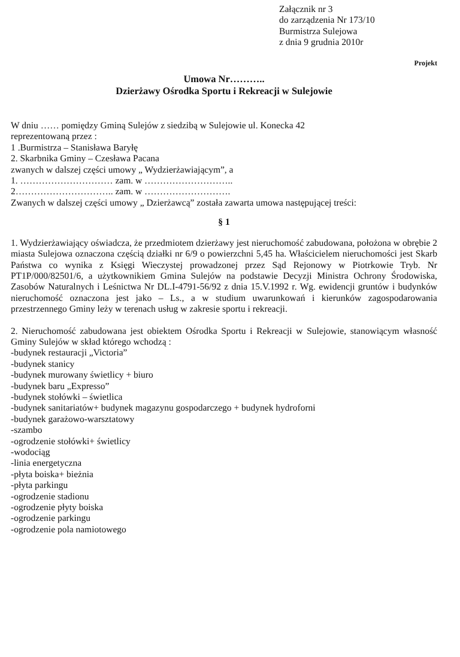Załącznik nr 3
do zarządzenia Nr 173/10
Burmistrza Sulejowa
z dnia 9 grudnia 2010r
Projekt
Umowa Nr………..
Dzierżawy Ośrodka Sportu i Rekreacji w Sulejowie
W dniu …… pomiędzy Gminą Sulejów z siedzibą w Sulejowie ul. Konecka 42
reprezentowaną przez :
1 .Burmistrza – Stanisława Baryłę
2. Skarbnika Gminy – Czesława Pacana
zwanych w dalszej części umowy „ Wydzierżawiającym”, a
1. ………………………… zam. w ………………………..
2………………………….. zam. w ……………………….
Zwanych w dalszej części umowy „ Dzierżawcą” została zawarta umowa następującej treści:
§ 1
1. Wydzierżawiający oświadcza, że przedmiotem dzierżawy jest nieruchomość zabudowana, położona w obrębie 2 miasta Sulejowa oznaczona częścią działki nr 6/9 o powierzchni 5,45 ha. Właścicielem nieruchomości jest Skarb Państwa co wynika z Księgi Wieczystej prowadzonej przez Sąd Rejonowy w Piotrkowie Tryb. Nr PT1P/000/82501/6, a użytkownikiem Gmina Sulejów na podstawie Decyzji Ministra Ochrony Środowiska, Zasobów Naturalnych i Leśnictwa Nr DL.I-4791-56/92 z dnia 15.V.1992 r. Wg. ewidencji gruntów i budynków nieruchomość oznaczona jest jako – Ls., a w studium uwarunkowań i kierunków zagospodarowania przestrzennego Gminy leży w terenach usług w zakresie sportu i rekreacji.
2. Nieruchomość zabudowana jest obiektem Ośrodka Sportu i Rekreacji w Sulejowie, stanowiącym własność Gminy Sulejów w skład którego wchodzą :
-budynek restauracji „Victoria”
-budynek stanicy
-budynek murowany świetlicy + biuro
-budynek baru „Expresso”
-budynek stołówki – świetlica
-budynek sanitariatów+ budynek magazynu gospodarczego + budynek hydroforni
-budynek garażowo-warsztatowy
-szambo
-ogrodzenie stołówki+ świetlicy
-wodociąg
-linia energetyczna
-płyta boiska+ bieżnia
-płyta parkingu
-ogrodzenie stadionu
-ogrodzenie płyty boiska
-ogrodzenie parkingu
-ogrodzenie pola namiotowego